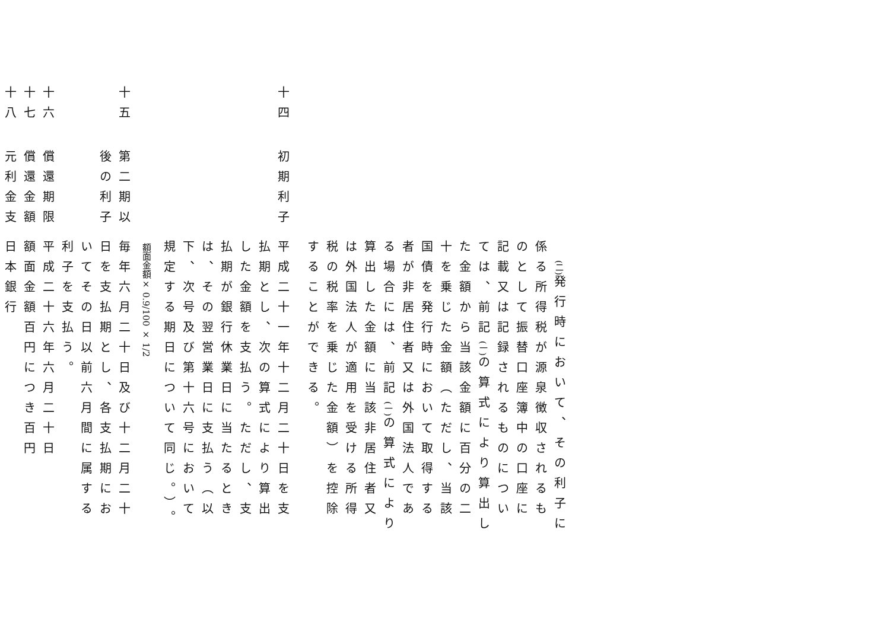(二) 発行時において、その利子に係る所得税が源泉徴収されるものとして振替口座簿中の口座に記載又は記録されるものについては、前記(一) の算式により算出した金額から当該金額に百分の二十を乗じた金額（ただし、当該国債を発行時において取得する者が非居住者又は外国法人である場合には、前記(一) の算式により算出した金額に当該非居住者又は外国法人が適用を受ける所得税の税率を乗じた金額）を控除することができる。
十四
初期利子
平成二十一年十二月二十日を支払期とし、次の算式により算出した金額を支払う。ただし、支払期が銀行休業日に当たるときは、その翌営業日に支払う（以下、次号及び第十六号において規定する期日について同じ。）。
額面金額× 0.9/100 × 1/2
十五
第二期以後の利子
毎年六月二十日及び十二月二十日を支払期とし、各支払期においてその日以前六月間に属する利子を支払う。
十六
償還期限
平成二十六年六月二十日
十七
償還金額
額面金額百円につき百円
十八
元利金支
日本銀行